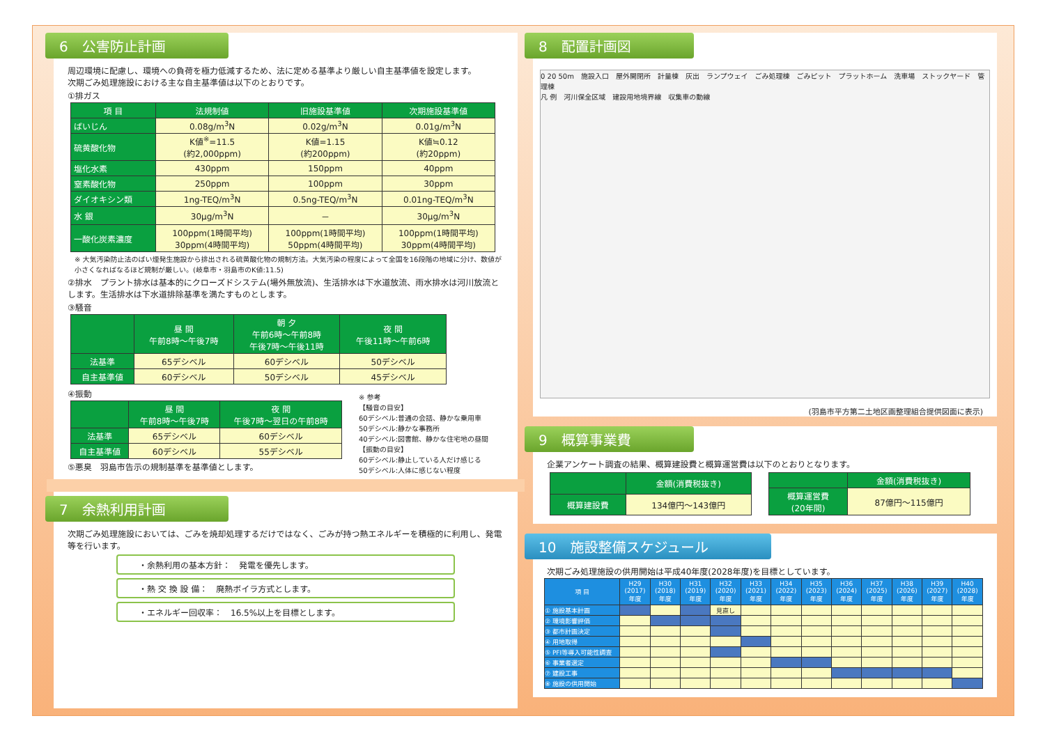6　公害防止計画
周辺環境に配慮し、環境への負荷を極力低減するため、法に定める基準より厳しい自主基準値を設定します。
次期ごみ処理施設における主な自主基準値は以下のとおりです。
①排ガス
| 項 目 | 法規制値 | 旧施設基準値 | 次期施設基準値 |
| --- | --- | --- | --- |
| ばいじん | 0.08g/m<sup>3</sup>N | 0.02g/m<sup>3</sup>N | 0.01g/m<sup>3</sup>N |
| 硫黄酸化物 | K値<sup>※</sup>=11.5 (約2,000ppm) | K値=1.15 (約200ppm) | K値≒0.12 (約20ppm) |
| 塩化水素 | 430ppm | 150ppm | 40ppm |
| 窒素酸化物 | 250ppm | 100ppm | 30ppm |
| ダイオキシン類 | 1ng-TEQ/m<sup>3</sup>N | 0.5ng-TEQ/m<sup>3</sup>N | 0.01ng-TEQ/m<sup>3</sup>N |
| 水 銀 | 30μg/m<sup>3</sup>N | － | 30μg/m<sup>3</sup>N |
| 一酸化炭素濃度 | 100ppm(1時間平均) 30ppm(4時間平均) | 100ppm(1時間平均) 50ppm(4時間平均) | 100ppm(1時間平均) 30ppm(4時間平均) |
※ 大気汚染防止法のばい煙発生施設から排出される硫黄酸化物の規制方法。大気汚染の程度によって全国を16段階の地域に分け、数値が小さくなればなるほど規制が厳しい。(岐阜市・羽島市のK値:11.5)
②排水　プラント排水は基本的にクローズドシステム(場外無放流)、生活排水は下水道放流、雨水排水は河川放流とします。生活排水は下水道排除基準を満たすものとします。
③騒音
| | 昼 間 午前8時～午後7時 | 朝 夕 午前6時～午前8時 午後7時～午後11時 | 夜 間 午後11時～午前6時 |
| --- | --- | --- | --- |
| 法基準 | 65デシベル | 60デシベル | 50デシベル |
| 自主基準値 | 60デシベル | 50デシベル | 45デシベル |
④振動
| | 昼 間 午前8時～午後7時 | 夜 間 午後7時～翌日の午前8時 |
| --- | --- | --- |
| 法基準 | 65デシベル | 60デシベル |
| 自主基準値 | 60デシベル | 55デシベル |
⑤悪臭　羽島市告示の規制基準を基準値とします。
※ 参考
【騒音の目安】
60デシベル:普通の会話、静かな乗用車
50デシベル:静かな事務所
40デシベル:図書館、静かな住宅地の昼間
【振動の目安】
60デシベル:静止している人だけ感じる
50デシベル:人体に感じない程度
7　余熱利用計画
次期ごみ処理施設においては、ごみを焼却処理するだけではなく、ごみが持つ熱エネルギーを積極的に利用し、発電等を行います。
・余熱利用の基本方針：　発電を優先します。
・熱 交 換 設 備：　廃熱ボイラ方式とします。
・エネルギー回収率：　16.5%以上を目標とします。
8　配置計画図
0 20 50m　施設入口　屋外開閉所　計量棟　灰出　ランプウェイ　ごみ処理棟　ごみピット　プラットホーム　洗車場　ストックヤード　管理棟
凡 例　河川保全区域　建設用地境界線　収集車の動線
(羽島市平方第二土地区画整理組合提供図面に表示)
9　概算事業費
企業アンケート調査の結果、概算建設費と概算運営費は以下のとおりとなります。
| | 金額(消費税抜き) |
| --- | --- |
| 概算建設費 | 134億円～143億円 |
| | 金額(消費税抜き) |
| --- | --- |
| 概算運営費 (20年間) | 87億円～115億円 |
10　施設整備スケジュール
次期ごみ処理施設の供用開始は平成40年度(2028年度)を目標としています。
| 項 目 | H29 (2017) 年度 | H30 (2018) 年度 | H31 (2019) 年度 | H32 (2020) 年度 | H33 (2021) 年度 | H34 (2022) 年度 | H35 (2023) 年度 | H36 (2024) 年度 | H37 (2025) 年度 | H38 (2026) 年度 | H39 (2027) 年度 | H40 (2028) 年度 |
| --- | --- | --- | --- | --- | --- | --- | --- | --- | --- | --- | --- | --- |
| ① 施設基本計画 | | | | 見直し | | | | | | | | |
| ② 環境影響評価 | | | | | | | | | | | | |
| ③ 都市計画決定 | | | | | | | | | | | | |
| ④ 用地取得 | | | | | | | | | | | | |
| ⑤ PFI等導入可能性調査 | | | | | | | | | | | | |
| ⑥ 事業者選定 | | | | | | | | | | | | |
| ⑦ 建設工事 | | | | | | | | | | | | |
| ⑧ 施設の供用開始 | | | | | | | | | | | | |